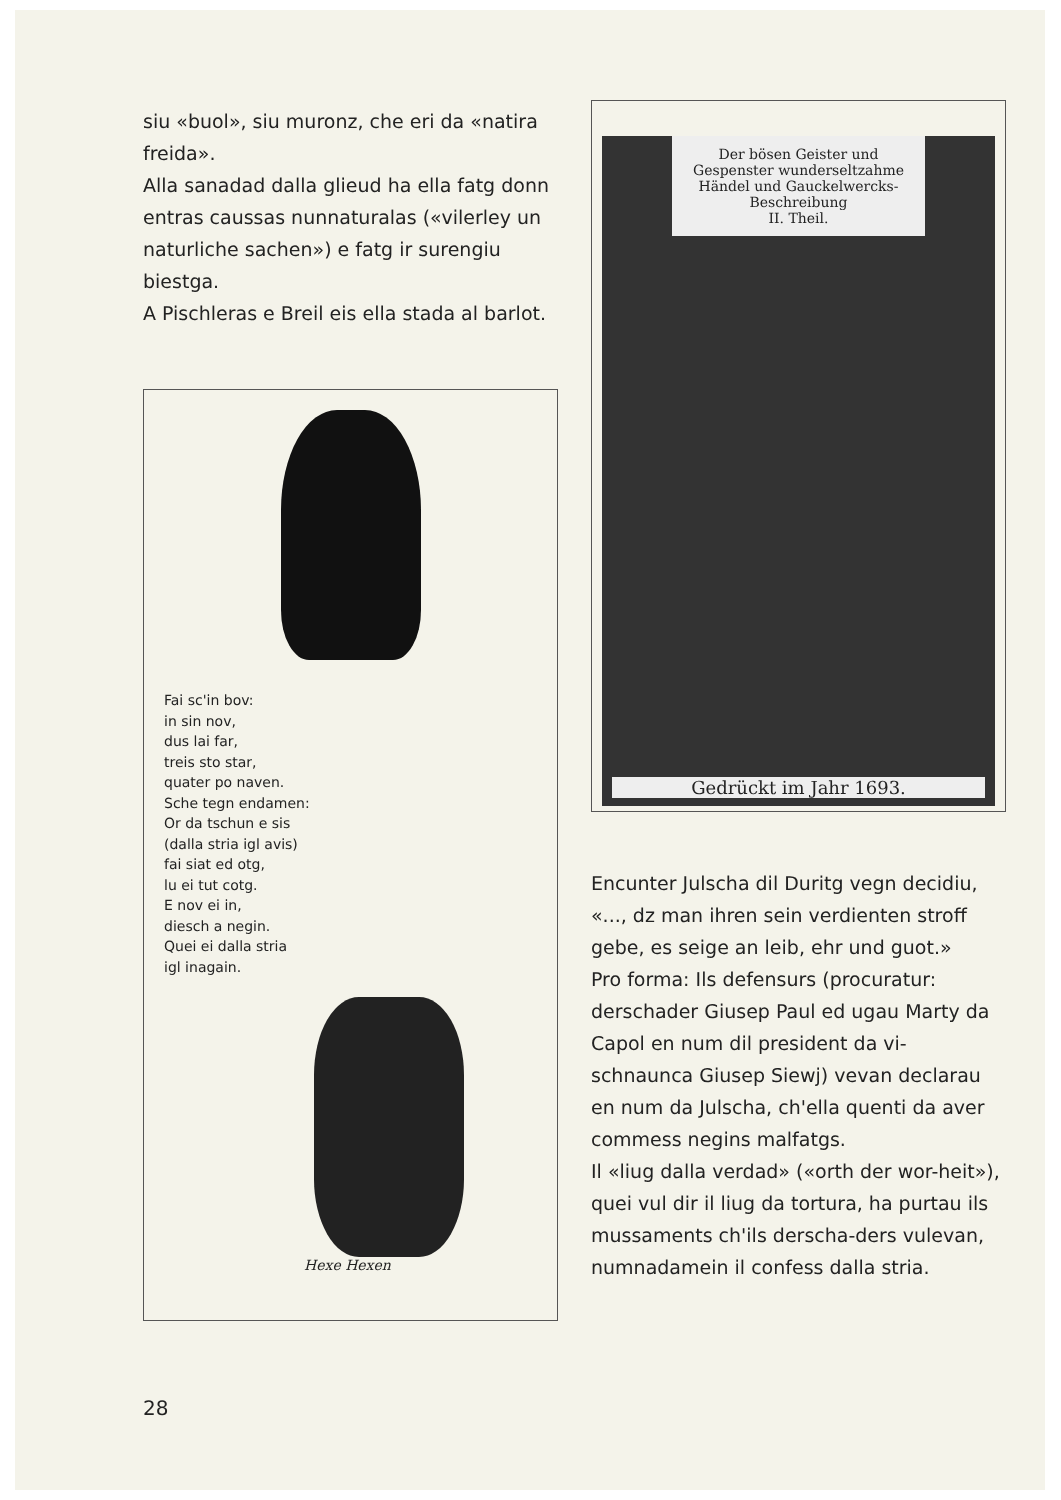siu «buol», siu muronz, che eri da «natira freida».
Alla sanadad dalla glieud ha ella fatg donn entras caussas nunnaturalas («vilerley un naturliche sachen») e fatg ir surengiu biestga.
A Pischleras e Breil eis ella stada al barlot.
Fai sc'in bov:
in sin nov,
dus lai far,
treis sto star,
quater po naven.
Sche tegn endamen:
Or da tschun e sis
(dalla stria igl avis)
fai siat ed otg,
lu ei tut cotg.
E nov ei in,
diesch a negin.
Quei ei dalla stria
igl inagain.
Hexe Hexen
Der bösen Geister und Gespenster wunderseltzahme Händel und Gauckelwercks-Beschreibung
II. Theil.
Gedrückt im Jahr 1693.
Encunter Julscha dil Duritg vegn decidiu, «..., dz man ihren sein verdienten stroff gebe, es seige an leib, ehr und guot.»
Pro forma: Ils defensurs (procuratur: derschader Giusep Paul ed ugau Marty da Capol en num dil president da vi-schnaunca Giusep Siewj) vevan declarau en num da Julscha, ch'ella quenti da aver commess negins malfatgs.
Il «liug dalla verdad» («orth der wor-heit»), quei vul dir il liug da tortura, ha purtau ils mussaments ch'ils derscha-ders vulevan, numnadamein il confess dalla stria.
28